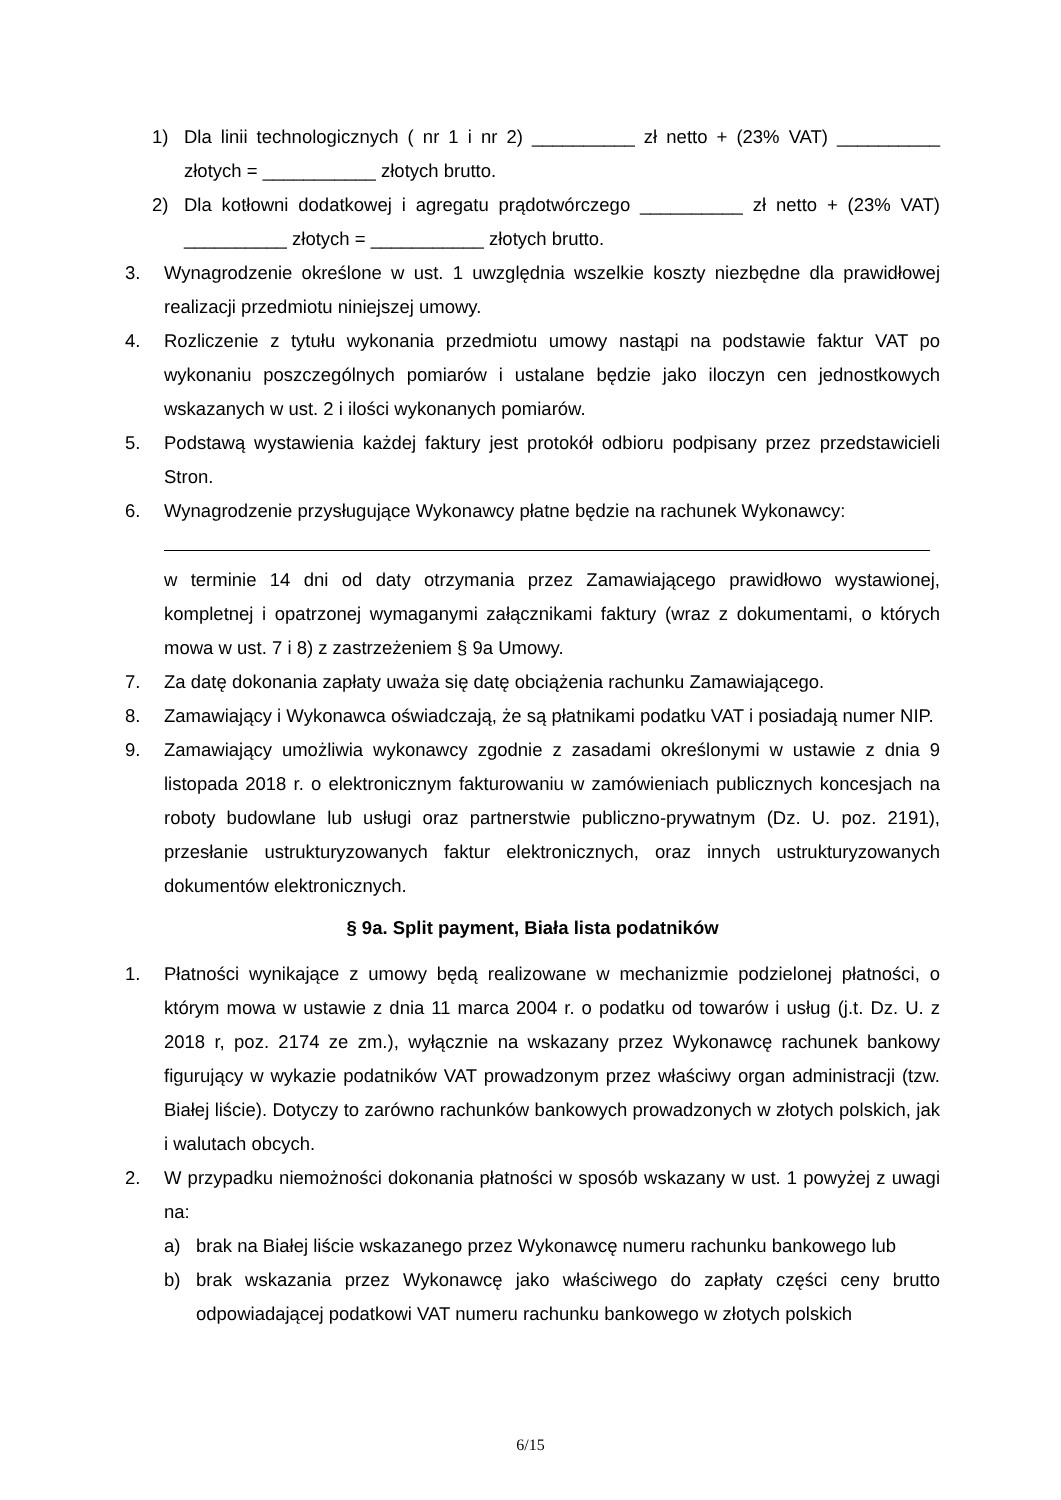1) Dla linii technologicznych ( nr 1 i nr 2) __________ zł netto + (23% VAT) __________ złotych = ___________ złotych brutto.
2) Dla kotłowni dodatkowej i agregatu prądotwórczego __________ zł netto + (23% VAT) __________ złotych = ___________ złotych brutto.
3. Wynagrodzenie określone w ust. 1 uwzględnia wszelkie koszty niezbędne dla prawidłowej realizacji przedmiotu niniejszej umowy.
4. Rozliczenie z tytułu wykonania przedmiotu umowy nastąpi na podstawie faktur VAT po wykonaniu poszczególnych pomiarów i ustalane będzie jako iloczyn cen jednostkowych wskazanych w ust. 2 i ilości wykonanych pomiarów.
5. Podstawą wystawienia każdej faktury jest protokół odbioru podpisany przez przedstawicieli Stron.
6. Wynagrodzenie przysługujące Wykonawcy płatne będzie na rachunek Wykonawcy:
w terminie 14 dni od daty otrzymania przez Zamawiającego prawidłowo wystawionej, kompletnej i opatrzonej wymaganymi załącznikami faktury (wraz z dokumentami, o których mowa w ust. 7 i 8) z zastrzeżeniem § 9a Umowy.
7. Za datę dokonania zapłaty uważa się datę obciążenia rachunku Zamawiającego.
8. Zamawiający i Wykonawca oświadczają, że są płatnikami podatku VAT i posiadają numer NIP.
9. Zamawiający umożliwia wykonawcy zgodnie z zasadami określonymi w ustawie z dnia 9 listopada 2018 r. o elektronicznym fakturowaniu w zamówieniach publicznych koncesjach na roboty budowlane lub usługi oraz partnerstwie publiczno-prywatnym (Dz. U. poz. 2191), przesłanie ustrukturyzowanych faktur elektronicznych, oraz innych ustrukturyzowanych dokumentów elektronicznych.
§ 9a. Split payment, Biała lista podatników
1. Płatności wynikające z umowy będą realizowane w mechanizmie podzielonej płatności, o którym mowa w ustawie z dnia 11 marca 2004 r. o podatku od towarów i usług (j.t. Dz. U. z 2018 r, poz. 2174 ze zm.), wyłącznie na wskazany przez Wykonawcę rachunek bankowy figurujący w wykazie podatników VAT prowadzonym przez właściwy organ administracji (tzw. Białej liście). Dotyczy to zarówno rachunków bankowych prowadzonych w złotych polskich, jak i walutach obcych.
2. W przypadku niemożności dokonania płatności w sposób wskazany w ust. 1 powyżej z uwagi na:
a) brak na Białej liście wskazanego przez Wykonawcę numeru rachunku bankowego lub
b) brak wskazania przez Wykonawcę jako właściwego do zapłaty części ceny brutto odpowiadającej podatkowi VAT numeru rachunku bankowego w złotych polskich
6/15